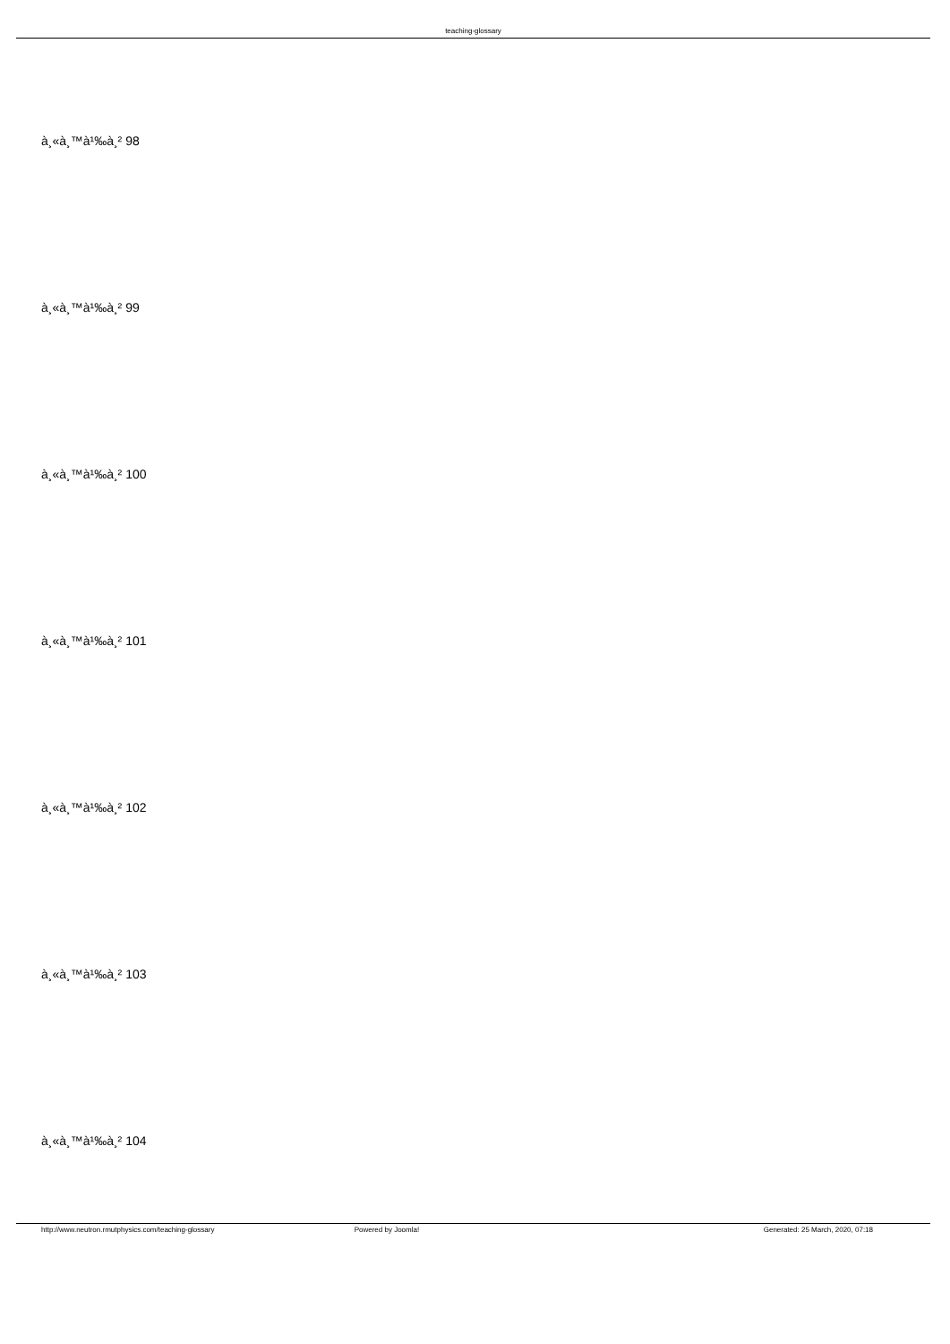teaching-glossary
à¸«à¸™à¹‰à¸² 98
à¸«à¸™à¹‰à¸² 99
à¸«à¸™à¹‰à¸² 100
à¸«à¸™à¹‰à¸² 101
à¸«à¸™à¹‰à¸² 102
à¸«à¸™à¹‰à¸² 103
à¸«à¸™à¹‰à¸² 104
http://www.neutron.rmutphysics.com/teaching-glossary
Powered by Joomla! Generated: 25 March, 2020, 07:18